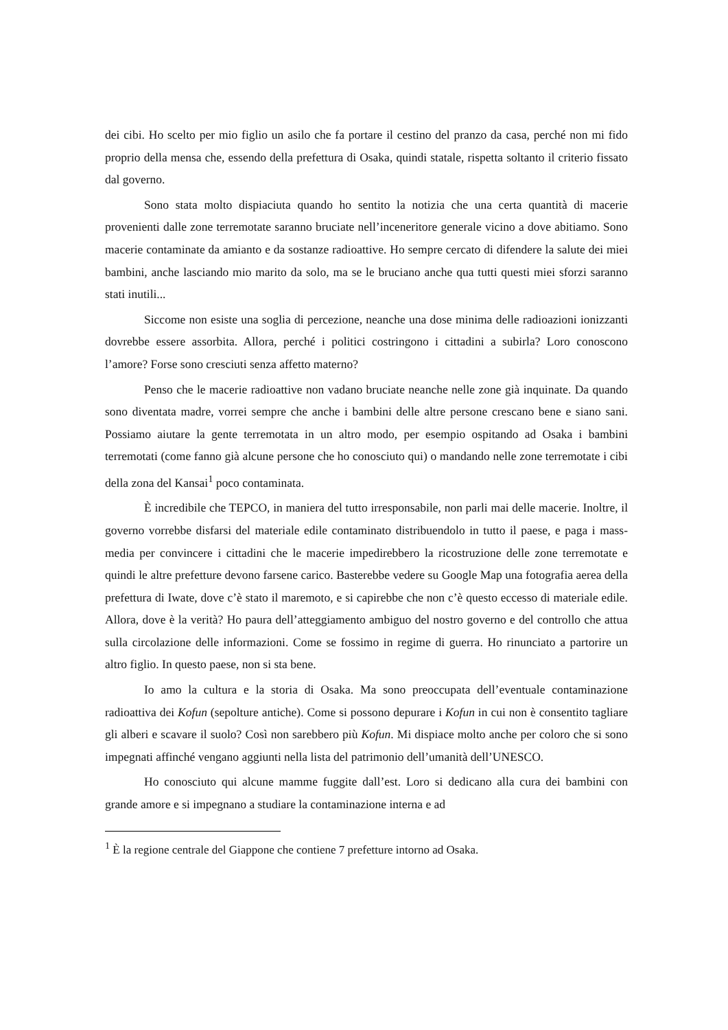dei cibi. Ho scelto per mio figlio un asilo che fa portare il cestino del pranzo da casa, perché non mi fido proprio della mensa che, essendo della prefettura di Osaka, quindi statale, rispetta soltanto il criterio fissato dal governo.
Sono stata molto dispiaciuta quando ho sentito la notizia che una certa quantità di macerie provenienti dalle zone terremotate saranno bruciate nell’inceneritore generale vicino a dove abitiamo. Sono macerie contaminate da amianto e da sostanze radioattive. Ho sempre cercato di difendere la salute dei miei bambini, anche lasciando mio marito da solo, ma se le bruciano anche qua tutti questi miei sforzi saranno stati inutili...
Siccome non esiste una soglia di percezione, neanche una dose minima delle radioazioni ionizzanti dovrebbe essere assorbita. Allora, perché i politici costringono i cittadini a subirla? Loro conoscono l’amore? Forse sono cresciuti senza affetto materno?
Penso che le macerie radioattive non vadano bruciate neanche nelle zone già inquinate. Da quando sono diventata madre, vorrei sempre che anche i bambini delle altre persone crescano bene e siano sani. Possiamo aiutare la gente terremotata in un altro modo, per esempio ospitando ad Osaka i bambini terremotati (come fanno già alcune persone che ho conosciuto qui) o mandando nelle zone terremotate i cibi della zona del Kansai<sup>1</sup> poco contaminata.
È incredibile che TEPCO, in maniera del tutto irresponsabile, non parli mai delle macerie. Inoltre, il governo vorrebbe disfarsi del materiale edile contaminato distribuendolo in tutto il paese, e paga i mass-media per convincere i cittadini che le macerie impedirebbero la ricostruzione delle zone terremotate e quindi le altre prefetture devono farsene carico. Basterebbe vedere su Google Map una fotografia aerea della prefettura di Iwate, dove c’è stato il maremoto, e si capirebbe che non c’è questo eccesso di materiale edile. Allora, dove è la verità? Ho paura dell’atteggiamento ambiguo del nostro governo e del controllo che attua sulla circolazione delle informazioni. Come se fossimo in regime di guerra. Ho rinunciato a partorire un altro figlio. In questo paese, non si sta bene.
Io amo la cultura e la storia di Osaka. Ma sono preoccupata dell’eventuale contaminazione radioattiva dei Kofun (sepolture antiche). Come si possono depurare i Kofun in cui non è consentito tagliare gli alberi e scavare il suolo? Così non sarebbero più Kofun. Mi dispiace molto anche per coloro che si sono impegnati affinché vengano aggiunti nella lista del patrimonio dell’umanità dell’UNESCO.
Ho conosciuto qui alcune mamme fuggite dall’est. Loro si dedicano alla cura dei bambini con grande amore e si impegnano a studiare la contaminazione interna e ad
<sup>1</sup> È la regione centrale del Giappone che contiene 7 prefetture intorno ad Osaka.